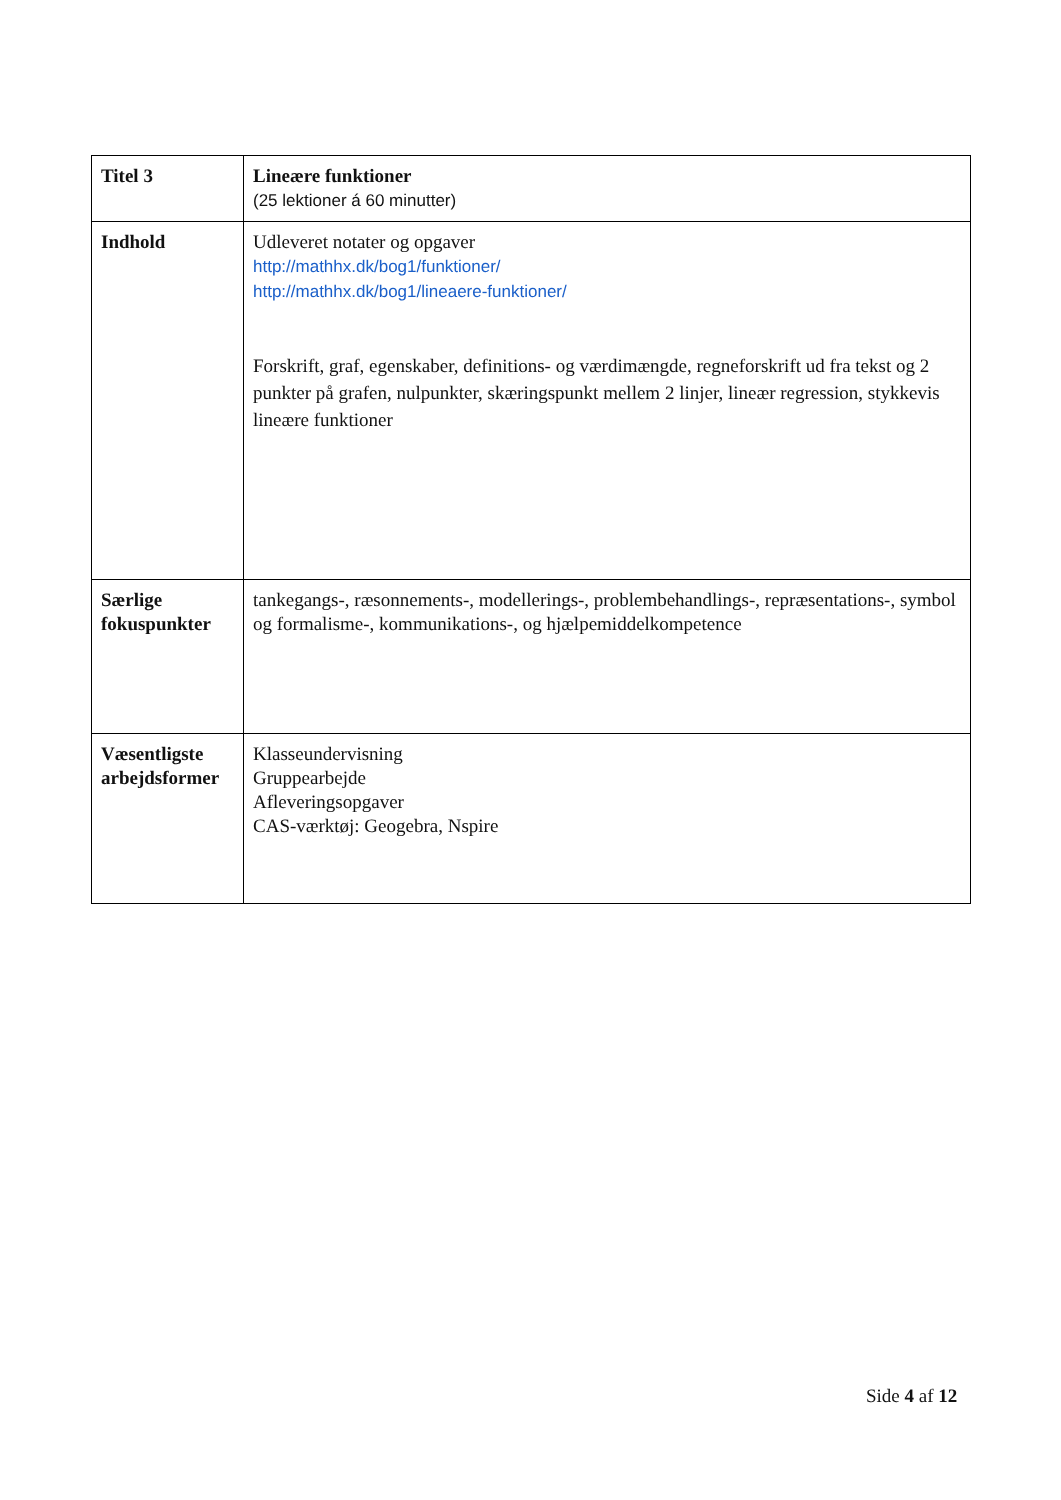| Titel 3 | Lineære funktioner (25 lektioner á 60 minutter) |
| Indhold | Udleveret notater og opgaver http://mathhx.dk/bog1/funktioner/ http://mathhx.dk/bog1/lineaere-funktioner/ Forskrift, graf, egenskaber, definitions- og værdimængde, regneforskrift ud fra tekst og 2 punkter på grafen, nulpunkter, skæringspunkt mellem 2 linjer, lineær regression, stykkevis lineære funktioner |
| Særlige fokuspunkter | tankegangs-, ræsonnements-, modellerings-, problembehandlings-, repræsentations-, symbol og formalisme-, kommunikations-, og hjælpemiddelkompetence |
| Væsentligste arbejdsformer | Klasseundervisning Gruppearbejde Afleveringsopgaver CAS-værktøj: Geogebra, Nspire |
Side 4 af 12